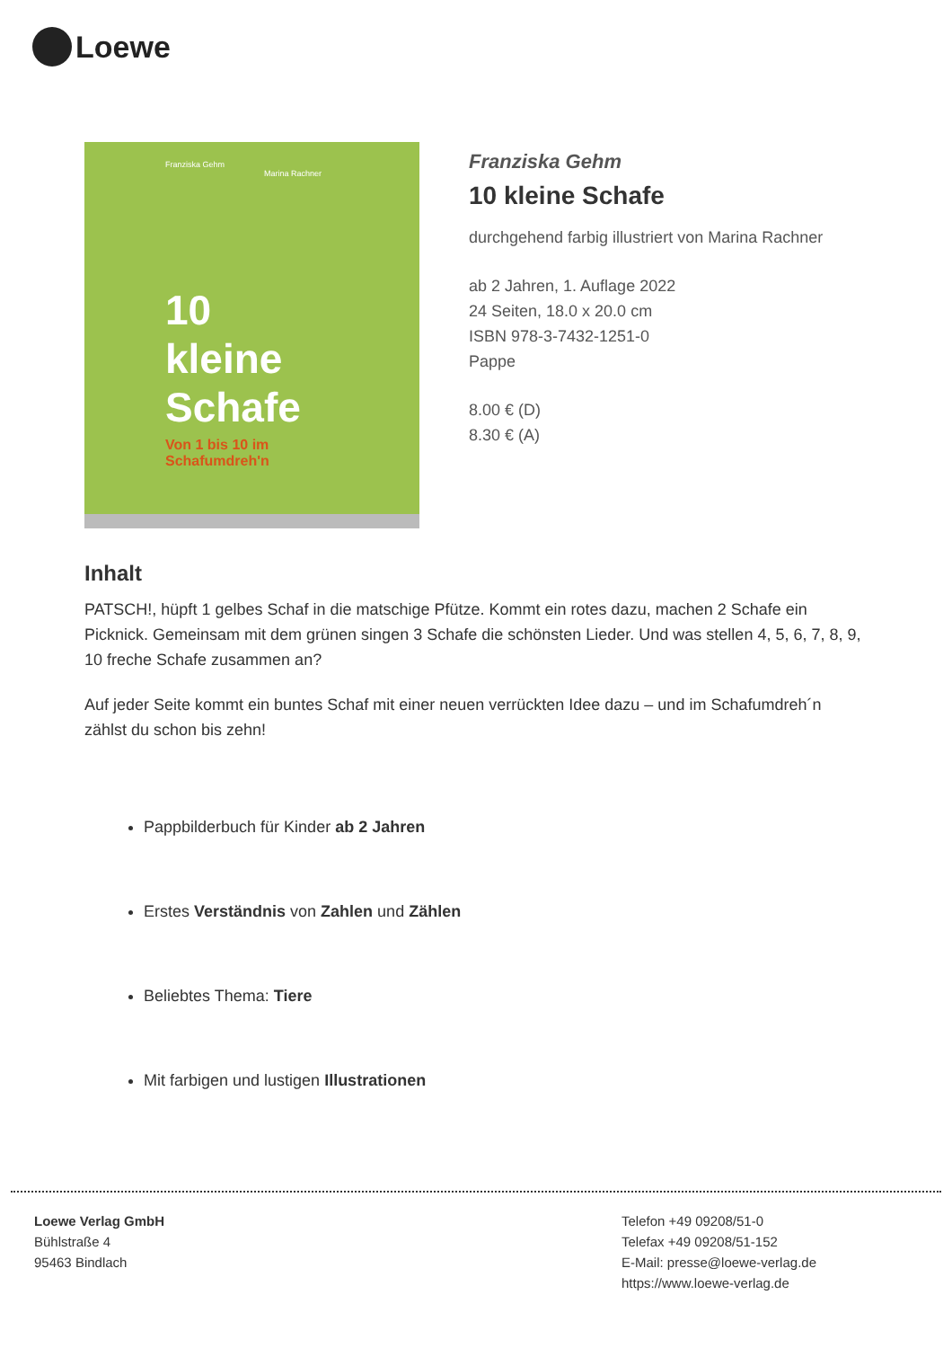Loewe
Franziska Gehm
Marina Rachner
10 kleine Schafe
Von 1 bis 10 im Schafumdreh'n
Franziska Gehm
10 kleine Schafe
durchgehend farbig illustriert von Marina Rachner
ab 2 Jahren, 1. Auflage 2022
24 Seiten, 18.0 x 20.0 cm
ISBN 978-3-7432-1251-0
Pappe
8.00 € (D)
8.30 € (A)
Inhalt
PATSCH!, hüpft 1 gelbes Schaf in die matschige Pfütze. Kommt ein rotes dazu, machen 2 Schafe ein Picknick. Gemeinsam mit dem grünen singen 3 Schafe die schönsten Lieder. Und was stellen 4, 5, 6, 7, 8, 9, 10 freche Schafe zusammen an?
Auf jeder Seite kommt ein buntes Schaf mit einer neuen verrückten Idee dazu – und im Schafumdreh´n zählst du schon bis zehn!
Pappbilderbuch für Kinder ab 2 Jahren
Erstes Verständnis von Zahlen und Zählen
Beliebtes Thema: Tiere
Mit farbigen und lustigen Illustrationen
Loewe Verlag GmbH
Bühlstraße 4
95463 Bindlach
Telefon +49 09208/51-0
Telefax +49 09208/51-152
E-Mail: presse@loewe-verlag.de
https://www.loewe-verlag.de